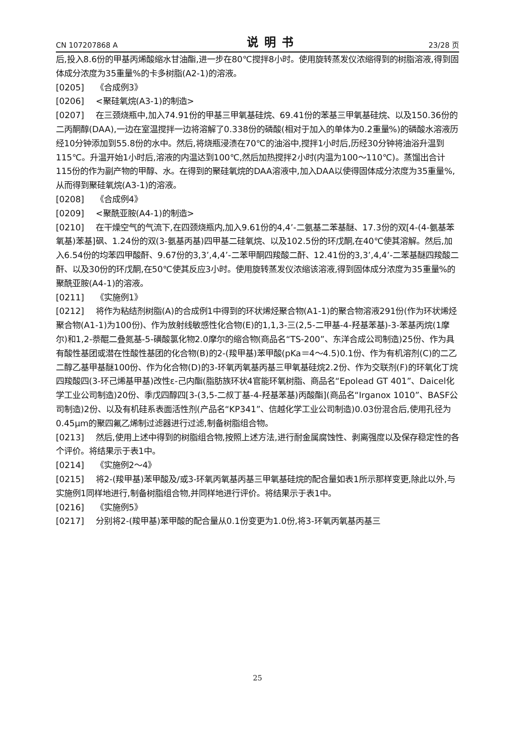CN 107207868 A 说明书 23/28 页
后,投入8.6份的甲基丙烯酸缩水甘油酯,进一步在80℃搅拌8小时。使用旋转蒸发仪浓缩得到的树脂溶液,得到固体成分浓度为35重量%的卡多树脂(A2-1)的溶液。
[0205] 《合成例3》
[0206] <聚硅氧烷(A3-1)的制造>
[0207] 在三颈烧瓶中,加入74.91份的甲基三甲氧基硅烷、69.41份的苯基三甲氧基硅烷、以及150.36份的二丙酮醇(DAA),一边在室温搅拌一边将溶解了0.338份的磷酸(相对于加入的单体为0.2重量%)的磷酸水溶液历经10分钟添加到55.8份的水中。然后,将烧瓶浸渍在70℃的油浴中,搅拌1小时后,历经30分钟将油浴升温到115℃。升温开始1小时后,溶液的内温达到100℃,然后加热搅拌2小时(内温为100～110℃)。蒸馏出合计115份的作为副产物的甲醇、水。在得到的聚硅氧烷的DAA溶液中,加入DAA以使得固体成分浓度为35重量%,从而得到聚硅氧烷(A3-1)的溶液。
[0208] 《合成例4》
[0209] <聚酰亚胺(A4-1)的制造>
[0210] 在干燥空气的气流下,在四颈烧瓶内,加入9.61份的4,4’-二氨基二苯基醚、17.3份的双[4-(4-氨基苯氧基)苯基]砜、1.24份的双(3-氨基丙基)四甲基二硅氧烷、以及102.5份的环戊酮,在40℃使其溶解。然后,加入6.54份的均苯四甲酸酐、9.67份的3,3’,4,4’-二苯甲酮四羧酸二酐、12.41份的3,3’,4,4’-二苯基醚四羧酸二酐、以及30份的环戊酮,在50℃使其反应3小时。使用旋转蒸发仪浓缩该溶液,得到固体成分浓度为35重量%的聚酰亚胺(A4-1)的溶液。
[0211] 《实施例1》
[0212] 将作为粘结剂树脂(A)的合成例1中得到的环状烯烃聚合物(A1-1)的聚合物溶液291份(作为环状烯烃聚合物(A1-1)为100份)、作为放射线敏感性化合物(E)的1,1,3-三(2,5-二甲基-4-羟基苯基)-3-苯基丙烷(1摩尔)和1,2-萘醌二叠氮基-5-磺酸氯化物2.0摩尔的缩合物(商品名“TS-200”、东洋合成公司制造)25份、作为具有酸性基团或潜在性酸性基团的化合物(B)的2-(羧甲基)苯甲酸(pKa＝4～4.5)0.1份、作为有机溶剂(C)的二乙二醇乙基甲基醚100份、作为化合物(D)的3-环氧丙氧基丙基三甲氧基硅烷2.2份、作为交联剂(F)的环氧化丁烷四羧酸四(3-环己烯基甲基)改性ε-己内酯(脂肪族环状4官能环氧树脂、商品名“Epolead GT 401”、Daicel化学工业公司制造)20份、季戊四醇四[3-(3,5-二叔丁基-4-羟基苯基)丙酸酯](商品名“Irganox 1010”、BASF公司制造)2份、以及有机硅系表面活性剂(产品名“KP341”、信越化学工业公司制造)0.03份混合后,使用孔径为0.45μm的聚四氟乙烯制过滤器进行过滤,制备树脂组合物。
[0213] 然后,使用上述中得到的树脂组合物,按照上述方法,进行耐金属腐蚀性、剥离强度以及保存稳定性的各个评价。将结果示于表1中。
[0214] 《实施例2～4》
[0215] 将2-(羧甲基)苯甲酸及/或3-环氧丙氧基丙基三甲氧基硅烷的配合量如表1所示那样变更,除此以外,与实施例1同样地进行,制备树脂组合物,并同样地进行评价。将结果示于表1中。
[0216] 《实施例5》
[0217] 分别将2-(羧甲基)苯甲酸的配合量从0.1份变更为1.0份,将3-环氧丙氧基丙基三
25